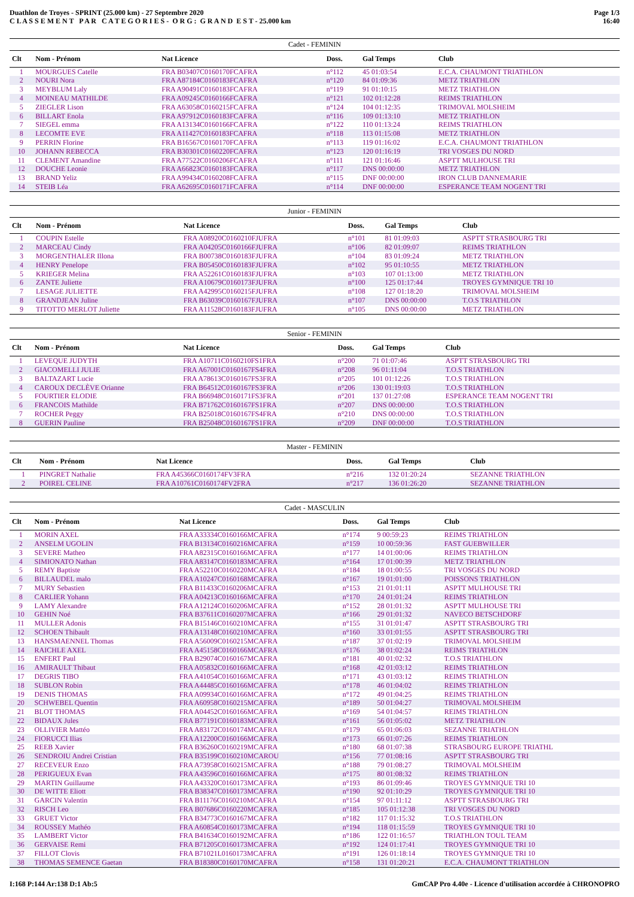Duathlon de Troyes - SPRINT (25.000 km) - 27 Septembre 2020
C L A S S E M E N T P A R C A T E G O R I E S - O R G : G R A N D E S T - 25.000 km
Page 1/3
16:40
| Cadet - FEMININ | | | | | |
| --- | --- | --- | --- | --- | --- |
| Clt | Nom - Prénom | Nat Licence | Doss. | Gal Temps | Club |
| 1 | MOURGUES Catelle | FRA B03407C0160170FCAFRA | n°112 | 45 01:03:54 | E.C.A. CHAUMONT TRIATHLON |
| 2 | NOURI Nora | FRA A87184C0160183FCAFRA | n°120 | 84 01:09:36 | METZ TRIATHLON |
| 3 | MEYBLUM Laly | FRA A90491C0160183FCAFRA | n°119 | 91 01:10:15 | METZ TRIATHLON |
| 4 | MOINEAU MATHILDE | FRA A09245C0160166FCAFRA | n°121 | 102 01:12:28 | REIMS TRIATHLON |
| 5 | ZIEGLER Lison | FRA A63058C0160215FCAFRA | n°124 | 104 01:12:35 | TRIMOVAL MOLSHEIM |
| 6 | BILLART Enola | FRA A97912C0160183FCAFRA | n°116 | 109 01:13:10 | METZ TRIATHLON |
| 7 | SIEGEL emma | FRA A13134C0160166FCAFRA | n°122 | 110 01:13:24 | REIMS TRIATHLON |
| 8 | LECOMTE EVE | FRA A11427C0160183FCAFRA | n°118 | 113 01:15:08 | METZ TRIATHLON |
| 9 | PERRIN Florine | FRA B16567C0160170FCAFRA | n°113 | 119 01:16:02 | E.C.A. CHAUMONT TRIATHLON |
| 10 | JOHANN REBECCA | FRA B30301C0160220FCAFRA | n°123 | 120 01:16:19 | TRI VOSGES DU NORD |
| 11 | CLEMENT Amandine | FRA A77522C0160206FCAFRA | n°111 | 121 01:16:46 | ASPTT MULHOUSE TRI |
| 12 | DOUCHE Leonie | FRA A66823C0160183FCAFRA | n°117 | DNS 00:00:00 | METZ TRIATHLON |
| 13 | BRAND Yeliz | FRA A99434C0160208FCAFRA | n°115 | DNF 00:00:00 | IRON CLUB DANNEMARIE |
| 14 | STEIB Léa | FRA A62695C0160171FCAFRA | n°114 | DNF 00:00:00 | ESPERANCE TEAM NOGENT TRI |
| Junior - FEMININ | | | | | |
| --- | --- | --- | --- | --- | --- |
| Clt | Nom - Prénom | Nat Licence | Doss. | Gal Temps | Club |
| 1 | COUPIN Estelle | FRA A08920C0160210FJUFRA | n°101 | 81 01:09:03 | ASPTT STRASBOURG TRI |
| 2 | MARCEAU Cindy | FRA A04205C0160166FJUFRA | n°106 | 82 01:09:07 | REIMS TRIATHLON |
| 3 | MORGENTHALER Illona | FRA B00738C0160183FJUFRA | n°104 | 83 01:09:24 | METZ TRIATHLON |
| 4 | HENRY Penelope | FRA B05450C0160183FJUFRA | n°102 | 95 01:10:55 | METZ TRIATHLON |
| 5 | KRIEGER Melina | FRA A52261C0160183FJUFRA | n°103 | 107 01:13:00 | METZ TRIATHLON |
| 6 | ZANTE Juliette | FRA A10679C0160173FJUFRA | n°100 | 125 01:17:44 | TROYES GYMNIQUE TRI 10 |
| 7 | LESAGE JULIETTE | FRA A42995C0160215FJUFRA | n°108 | 127 01:18:20 | TRIMOVAL MOLSHEIM |
| 8 | GRANDJEAN Juline | FRA B63039C0160167FJUFRA | n°107 | DNS 00:00:00 | T.O.S TRIATHLON |
| 9 | TITOTTO MERLOT Juliette | FRA A11528C0160183FJUFRA | n°105 | DNS 00:00:00 | METZ TRIATHLON |
| Senior - FEMININ | | | | | |
| --- | --- | --- | --- | --- | --- |
| Clt | Nom - Prénom | Nat Licence | Doss. | Gal Temps | Club |
| 1 | LEVEQUE JUDYTH | FRA A10711C0160210FS1FRA | n°200 | 71 01:07:46 | ASPTT STRASBOURG TRI |
| 2 | GIACOMELLI JULIE | FRA A67001C0160167FS4FRA | n°208 | 96 01:11:04 | T.O.S TRIATHLON |
| 3 | BALTAZART Lucie | FRA A78613C0160167FS3FRA | n°205 | 101 01:12:26 | T.O.S TRIATHLON |
| 4 | CAROUX DECLÈVE Orianne | FRA B64512C0160167FS3FRA | n°206 | 130 01:19:03 | T.O.S TRIATHLON |
| 5 | FOURTIER ELODIE | FRA B66948C0160171FS3FRA | n°201 | 137 01:27:08 | ESPERANCE TEAM NOGENT TRI |
| 6 | FRANCOIS Mathilde | FRA B71762C0160167FS1FRA | n°207 | DNS 00:00:00 | T.O.S TRIATHLON |
| 7 | ROCHER Peggy | FRA B25018C0160167FS4FRA | n°210 | DNS 00:00:00 | T.O.S TRIATHLON |
| 8 | GUERIN Pauline | FRA B25048C0160167FS1FRA | n°209 | DNF 00:00:00 | T.O.S TRIATHLON |
| Master - FEMININ | | | | | |
| --- | --- | --- | --- | --- | --- |
| Clt | Nom - Prénom | Nat Licence | Doss. | Gal Temps | Club |
| 1 | PINGRET Nathalie | FRA A45366C0160174FV3FRA | n°216 | 132 01:20:24 | SEZANNE TRIATHLON |
| 2 | POIREL CELINE | FRA A10761C0160174FV2FRA | n°217 | 136 01:26:20 | SEZANNE TRIATHLON |
| Cadet - MASCULIN | | | | | |
| --- | --- | --- | --- | --- | --- |
| Clt | Nom - Prénom | Nat Licence | Doss. | Gal Temps | Club |
| 1 | MORIN AXEL | FRA A33334C0160166MCAFRA | n°174 | 9 00:59:23 | REIMS TRIATHLON |
| 2 | ANSELM UGOLIN | FRA B13134C0160216MCAFRA | n°159 | 10 00:59:36 | FAST GUEBWILLER |
| 3 | SEVERE Matheo | FRA A82315C0160166MCAFRA | n°177 | 14 01:00:06 | REIMS TRIATHLON |
| 4 | SIMIONATO Nathan | FRA A83147C0160183MCAFRA | n°164 | 17 01:00:39 | METZ TRIATHLON |
| 5 | REMY Baptiste | FRA A52210C0160220MCAFRA | n°184 | 18 01:00:55 | TRI VOSGES DU NORD |
| 6 | BILLAUDEL malo | FRA A10247C0160168MCAFRA | n°167 | 19 01:01:00 | POISSONS TRIATHLON |
| 7 | MURY Sebastien | FRA B11433C0160206MCAFRA | n°153 | 21 01:01:11 | ASPTT MULHOUSE TRI |
| 8 | CARLIER Yohann | FRA A04213C0160166MCAFRA | n°170 | 24 01:01:24 | REIMS TRIATHLON |
| 9 | LAMY Alexandre | FRA A12124C0160206MCAFRA | n°152 | 28 01:01:32 | ASPTT MULHOUSE TRI |
| 10 | GEHIN Noé | FRA B37611C0160207MCAFRA | n°166 | 29 01:01:32 | NAVECO BETSCHDORF |
| 11 | MULLER Adonis | FRA B15146C0160210MCAFRA | n°155 | 31 01:01:47 | ASPTT STRASBOURG TRI |
| 12 | SCHOEN Thibault | FRA A13148C0160210MCAFRA | n°160 | 33 01:01:55 | ASPTT STRASBOURG TRI |
| 13 | HANSMAENNEL Thomas | FRA A56009C0160215MCAFRA | n°187 | 37 01:02:19 | TRIMOVAL MOLSHEIM |
| 14 | RAICHLE AXEL | FRA A45158C0160166MCAFRA | n°176 | 38 01:02:24 | REIMS TRIATHLON |
| 15 | ENFERT Paul | FRA B29074C0160167MCAFRA | n°181 | 40 01:02:32 | T.O.S TRIATHLON |
| 16 | AMIRAULT Thibaut | FRA A05832C0160166MCAFRA | n°168 | 42 01:03:12 | REIMS TRIATHLON |
| 17 | DEGRIS TIBO | FRA A41054C0160166MCAFRA | n°171 | 43 01:03:12 | REIMS TRIATHLON |
| 18 | SUBLON Robin | FRA A44485C0160166MCAFRA | n°178 | 46 01:04:02 | REIMS TRIATHLON |
| 19 | DENIS THOMAS | FRA A09934C0160166MCAFRA | n°172 | 49 01:04:25 | REIMS TRIATHLON |
| 20 | SCHWEBEL Quentin | FRA A60958C0160215MCAFRA | n°189 | 50 01:04:27 | TRIMOVAL MOLSHEIM |
| 21 | BLOT THOMAS | FRA A04452C0160166MCAFRA | n°169 | 54 01:04:57 | REIMS TRIATHLON |
| 22 | BIDAUX Jules | FRA B77191C0160183MCAFRA | n°161 | 56 01:05:02 | METZ TRIATHLON |
| 23 | OLLIVIER Mattéo | FRA A83172C0160174MCAFRA | n°179 | 65 01:06:03 | SEZANNE TRIATHLON |
| 24 | FIORUCCI Ilias | FRA A12200C0160166MCAFRA | n°173 | 66 01:07:26 | REIMS TRIATHLON |
| 25 | REEB Xavier | FRA B36260C0160219MCAFRA | n°180 | 68 01:07:38 | STRASBOURG EUROPE TRIATHL |
| 26 | SENDROIU Andrei Cristian | FRA B35199C0160210MCAROU | n°156 | 77 01:08:16 | ASPTT STRASBOURG TRI |
| 27 | RECEVEUR Enzo | FRA A73958C0160215MCAFRA | n°188 | 79 01:08:27 | TRIMOVAL MOLSHEIM |
| 28 | PERIGUEUX Evan | FRA A43596C0160166MCAFRA | n°175 | 80 01:08:32 | REIMS TRIATHLON |
| 29 | MARTIN Guillaume | FRA A43320C0160173MCAFRA | n°193 | 86 01:09:46 | TROYES GYMNIQUE TRI 10 |
| 30 | DE WITTE Eliott | FRA B38347C0160173MCAFRA | n°190 | 92 01:10:29 | TROYES GYMNIQUE TRI 10 |
| 31 | GARCIN Valentin | FRA B11176C0160210MCAFRA | n°154 | 97 01:11:12 | ASPTT STRASBOURG TRI |
| 32 | RISCH Leo | FRA B07686C0160220MCAFRA | n°185 | 105 01:12:38 | TRI VOSGES DU NORD |
| 33 | GRUET Victor | FRA B34773C0160167MCAFRA | n°182 | 117 01:15:32 | T.O.S TRIATHLON |
| 34 | ROUSSEY Mathéo | FRA A60854C0160173MCAFRA | n°194 | 118 01:15:59 | TROYES GYMNIQUE TRI 10 |
| 35 | LAMBERT Victor | FRA B41634C0160192MCAFRA | n°186 | 122 01:16:57 | TRIATHLON TOUL TEAM |
| 36 | GERVAISE Remi | FRA B71205C0160173MCAFRA | n°192 | 124 01:17:41 | TROYES GYMNIQUE TRI 10 |
| 37 | FILLOT Clovis | FRA B71021L0160173MCAFRA | n°191 | 126 01:18:14 | TROYES GYMNIQUE TRI 10 |
| 38 | THOMAS SEMENCE Gaetan | FRA B18380C0160170MCAFRA | n°158 | 131 01:20:21 | E.C.A. CHAUMONT TRIATHLON |
I:168 P:144 Ar:138 D:1 Ab:5 GmCAP Pro 4.40e - Licence d'utilisation accordée à CHRONOPRO